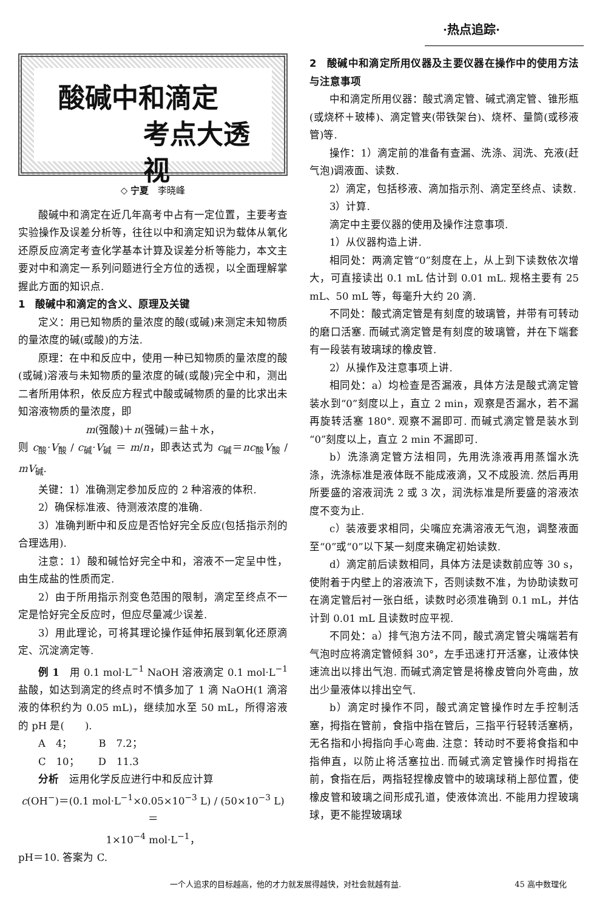·热点追踪·
酸碱中和滴定
考点大透视
◇ 宁夏　李晓峰
酸碱中和滴定在近几年高考中占有一定位置，主要考查实验操作及误差分析等，往往以中和滴定知识为载体从氧化还原反应滴定考查化学基本计算及误差分析等能力，本文主要对中和滴定一系列问题进行全方位的透视，以全面理解掌握此方面的知识点.
1　酸碱中和滴定的含义、原理及关键
定义：用已知物质的量浓度的酸(或碱)来测定未知物质的量浓度的碱(或酸)的方法.
原理：在中和反应中，使用一种已知物质的量浓度的酸(或碱)溶液与未知物质的量浓度的碱(或酸)完全中和，测出二者所用体积，依反应方程式中酸或碱物质的量的比求出未知溶液物质的量浓度，即
m(强酸)＋n(强碱)＝盐＋水，
则 c<sub>酸</sub>·V<sub>酸</sub> / c<sub>碱</sub>·V<sub>碱</sub> ＝ m/n，即表达式为 c<sub>碱</sub>＝nc<sub>酸</sub>V<sub>酸</sub> / mV<sub>碱</sub>.
关键：1）准确测定参加反应的 2 种溶液的体积.
2）确保标准液、待测液浓度的准确.
3）准确判断中和反应是否恰好完全反应(包括指示剂的合理选用).
注意：1）酸和碱恰好完全中和，溶液不一定呈中性，由生成盐的性质而定.
2）由于所用指示剂变色范围的限制，滴定至终点不一定是恰好完全反应时，但应尽量减少误差.
3）用此理论，可将其理论操作延伸拓展到氧化还原滴定、沉淀滴定等.
例 1　用 0.1 mol·L<sup>−1</sup> NaOH 溶液滴定 0.1 mol·L<sup>−1</sup> 盐酸，如达到滴定的终点时不慎多加了 1 滴 NaOH(1 滴溶液的体积约为 0.05 mL)，继续加水至 50 mL，所得溶液的 pH 是(　　).
A　4；　　　B　7.2；
C　10；　　 D　11.3
分析　运用化学反应进行中和反应计算
c(OH<sup>−</sup>)＝(0.1 mol·L<sup>−1</sup>×0.05×10<sup>−3</sup> L) / (50×10<sup>−3</sup> L)＝
1×10<sup>−4</sup> mol·L<sup>−1</sup>，
pH＝10. 答案为 C.
2　酸碱中和滴定所用仪器及主要仪器在操作中的使用方法与注意事项
中和滴定所用仪器：酸式滴定管、碱式滴定管、锥形瓶(或烧杯＋玻棒)、滴定管夹(带铁架台)、烧杯、量筒(或移液管)等.
操作：1）滴定前的准备有查漏、洗涤、润洗、充液(赶气泡)调液面、读数.
2）滴定，包括移液、滴加指示剂、滴定至终点、读数.
3）计算.
滴定中主要仪器的使用及操作注意事项.
1）从仪器构造上讲.
相同处：两滴定管“0”刻度在上，从上到下读数依次增大，可直接读出 0.1 mL 估计到 0.01 mL. 规格主要有 25 mL、50 mL 等，每毫升大约 20 滴.
不同处：酸式滴定管是有刻度的玻璃管，并带有可转动的磨口活塞. 而碱式滴定管是有刻度的玻璃管，并在下端套有一段装有玻璃球的橡皮管.
2）从操作及注意事项上讲.
相同处：a）均检查是否漏液，具体方法是酸式滴定管装水到“0”刻度以上，直立 2 min，观察是否漏水，若不漏再旋转活塞 180°. 观察不漏即可. 而碱式滴定管是装水到“0”刻度以上，直立 2 min 不漏即可.
b）洗涤滴定管方法相同，先用洗涤液再用蒸馏水洗涤，洗涤标准是液体既不能成液滴，又不成股流. 然后再用所要盛的溶液润洗 2 或 3 次，润洗标准是所要盛的溶液浓度不变为止.
c）装液要求相同，尖嘴应充满溶液无气泡，调整液面至“0”或“0”以下某一刻度来确定初始读数.
d）滴定前后读数相同，具体方法是读数前应等 30 s，使附着于内壁上的溶液流下，否则读数不准，为协助读数可在滴定管后衬一张白纸，读数时必须准确到 0.1 mL，并估计到 0.01 mL 且读数时应平视.
不同处：a）排气泡方法不同，酸式滴定管尖嘴端若有气泡时应将滴定管倾斜 30°，左手迅速打开活塞，让液体快速流出以排出气泡. 而碱式滴定管是将橡皮管向外弯曲，放出少量液体以排出空气.
b）滴定时操作不同，酸式滴定管操作时左手控制活塞，拇指在管前，食指中指在管后，三指平行轻转活塞柄，无名指和小拇指向手心弯曲. 注意：转动时不要将食指和中指伸直，以防止将活塞拉出. 而碱式滴定管操作时拇指在前，食指在后，两指轻捏橡皮管中的玻璃球稍上部位置，使橡皮管和玻璃之间形成孔道，使液体流出. 不能用力捏玻璃球，更不能捏玻璃球
一个人追求的目标越高，他的才力就发展得越快，对社会就越有益. 45 高中数理化